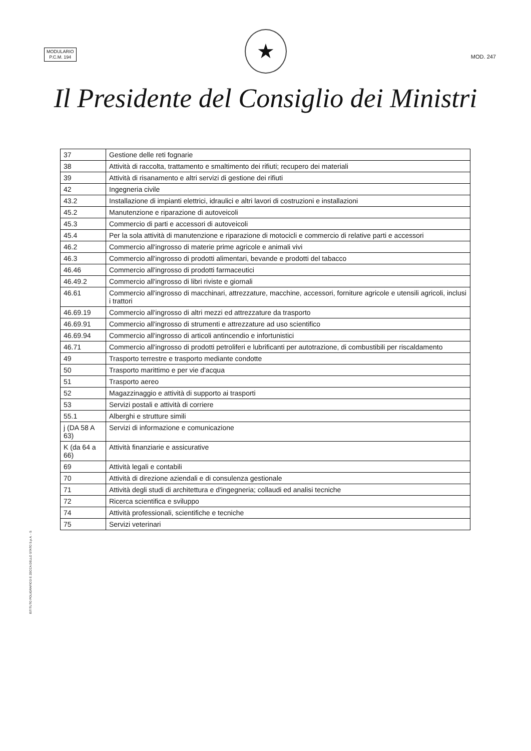MODULARIO
P.C.M. 194
MOD. 247
★
Il Presidente del Consiglio dei Ministri
| 37 | Gestione delle reti fognarie |
| 38 | Attività di raccolta, trattamento e smaltimento dei rifiuti; recupero dei materiali |
| 39 | Attività di risanamento e altri servizi di gestione dei rifiuti |
| 42 | Ingegneria civile |
| 43.2 | Installazione di impianti elettrici, idraulici e altri lavori di costruzioni e installazioni |
| 45.2 | Manutenzione e riparazione di autoveicoli |
| 45.3 | Commercio di parti e accessori di autoveicoli |
| 45.4 | Per la sola attività di manutenzione e riparazione di motocicli e commercio di relative parti e accessori |
| 46.2 | Commercio all'ingrosso di materie prime agricole e animali vivi |
| 46.3 | Commercio all'ingrosso di prodotti alimentari, bevande e prodotti del tabacco |
| 46.46 | Commercio all'ingrosso di prodotti farmaceutici |
| 46.49.2 | Commercio all'ingrosso di libri riviste e giornali |
| 46.61 | Commercio all'ingrosso di macchinari, attrezzature, macchine, accessori, forniture agricole e utensili agricoli, inclusi i trattori |
| 46.69.19 | Commercio all'ingrosso di altri mezzi ed attrezzature da trasporto |
| 46.69.91 | Commercio all'ingrosso di strumenti e attrezzature ad uso scientifico |
| 46.69.94 | Commercio all'ingrosso di articoli antincendio e infortunistici |
| 46.71 | Commercio all'ingrosso di prodotti petroliferi e lubrificanti per autotrazione, di combustibili per riscaldamento |
| 49 | Trasporto terrestre e trasporto mediante condotte |
| 50 | Trasporto marittimo e per vie d'acqua |
| 51 | Trasporto aereo |
| 52 | Magazzinaggio e attività di supporto ai trasporti |
| 53 | Servizi postali e attività di corriere |
| 55.1 | Alberghi e strutture simili |
| j (DA 58 A 63) | Servizi di informazione e comunicazione |
| K (da 64 a 66) | Attività finanziarie e assicurative |
| 69 | Attività legali e contabili |
| 70 | Attività di direzione aziendali e di consulenza gestionale |
| 71 | Attività degli studi di architettura e d'ingegneria; collaudi ed analisi tecniche |
| 72 | Ricerca scientifica e sviluppo |
| 74 | Attività professionali, scientifiche e tecniche |
| 75 | Servizi veterinari |
ISTITUTO POLIGRAFICO E ZECCA DELLO STATO S.p.A. - S